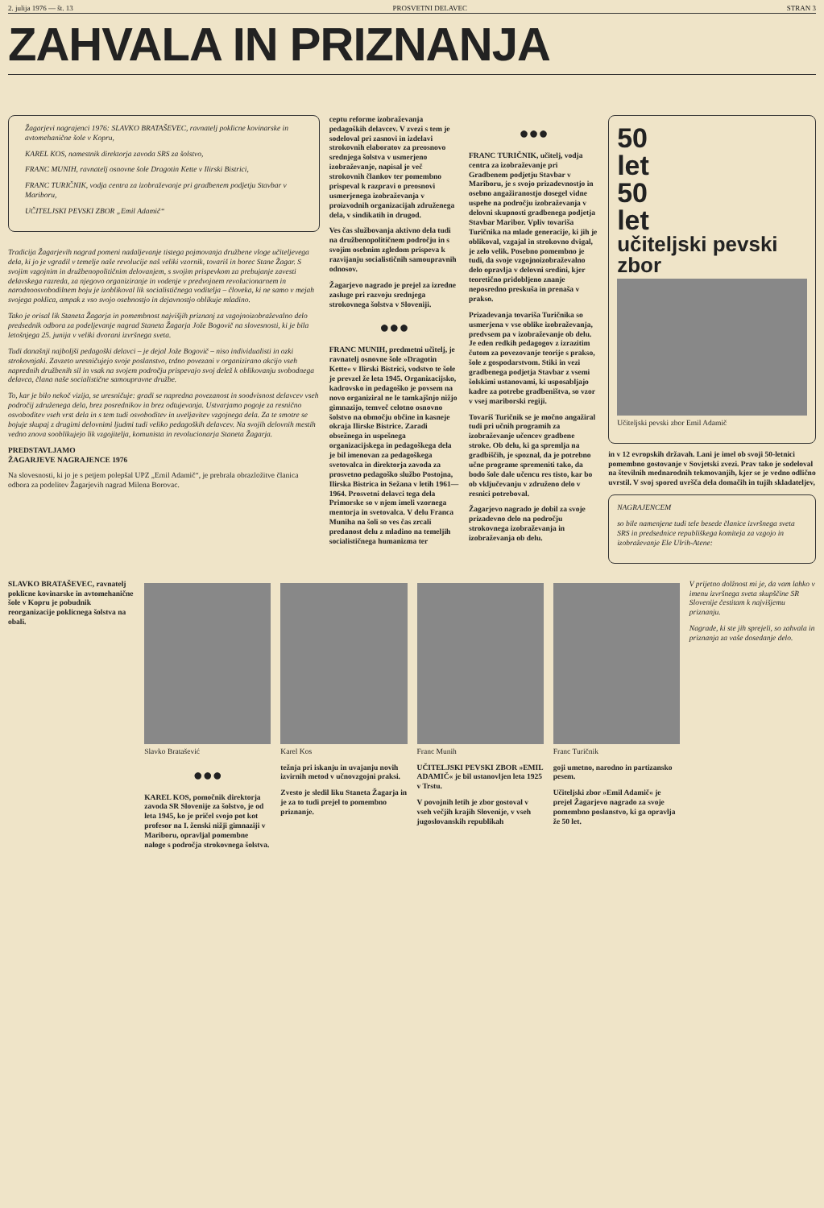2. julija 1976 — št. 13 PROSVETNI DELAVEC STRAN 3
ZAHVALA IN PRIZNANJA
Žagarjevi nagrajenci 1976: SLAVKO BRATAŠEVEC, ravnatelj poklicne kovinarske in avtomehanične šole v Kopru,
KAREL KOS, namestnik direktorja zavoda SRS za šolstvo,
FRANC MUNIH, ravnatelj osnovne šole Dragotin Kette v Ilirski Bistrici,
FRANC TURIČNIK, vodja centra za izobraževanje pri gradbenem podjetju Stavbar v Mariboru,
UČITELJSKI PEVSKI ZBOR „Emil Adamič“
Tradicija Žagarjevih nagrad pomeni nadaljevanje tistega pojmovanja družbene vloge učiteljevega dela, ki jo je vgradil v temelje naše revolucije naš veliki vzornik, tovariš in borec Stane Žagar. S svojim vzgojnim in družbenopolitičnim delovanjem, s svojim prispevkom za prebujanje zavesti delavskega razreda, za njegovo organiziranje in vodenje v predvojnem revolucionarnem in narodnoosvobodilnem boju je izoblikoval lik socialističnega voditelja – človeka, ki ne samo v mejah svojega poklica, ampak z vso svojo osebnostjo in dejavnostjo oblikuje mladino.
Tako je orisal lik Staneta Žagarja in pomembnost najvišjih priznanj za vzgojnoizobraževalno delo predsednik odbora za podeljevanje nagrad Staneta Žagarja Jože Bogovič na slovesnosti, ki je bila letošnjega 25. junija v veliki dvorani izvršnega sveta.
Tudi današnji najboljši pedagoški delavci – je dejal Jože Bogovič – niso individualisti in ozki strokovnjaki. Zavzeto uresničujejo svoje poslanstvo, trdno povezani v organizirano akcijo vseh naprednih družbenih sil in vsak na svojem področju prispevajo svoj delež k oblikovanju svobodnega delavca, člana naše socialistične samoupravne družbe.
To, kar je bilo nekoč vizija, se uresničuje: gradi se napredna povezanost in soodvisnost delavcev vseh področij združenega dela, brez posrednikov in brez odtujevanja. Ustvarjamo pogoje za resnično osvoboditev vseh vrst dela in s tem tudi osvoboditev in uveljavitev vzgojnega dela. Za te smotre se bojuje skupaj z drugimi delovnimi ljudmi tudi veliko pedagoških delavcev. Na svojih delovnih mestih vedno znova sooblikujejo lik vzgojitelja, komunista in revolucionarja Staneta Žagarja.
PREDSTAVLJAMO
ŽAGARJEVE NAGRAJENCE 1976
Na slovesnosti, ki jo je s petjem polepšal UPZ „Emil Adamič“, je prebrala obrazložitve članica odbora za podelitev Žagarjevih nagrad Milena Borovac.
ceptu reforme izobraževanja pedagoških delavcev. V zvezi s tem je sodeloval pri zasnovi in izdelavi strokovnih elaboratov za preosnovo srednjega šolstva v usmerjeno izobraževanje, napisal je več strokovnih člankov ter pomembno prispeval k razpravi o preosnovi usmerjenega izobraževanja v proizvodnih organizacijah združenega dela, v sindikatih in drugod.
Ves čas službovanja aktivno dela tudi na družbenopolitičnem področju in s svojim osebnim zgledom prispeva k razvijanju socialističnih samoupravnih odnosov.
Žagarjevo nagrado je prejel za izredne zasluge pri razvoju srednjega strokovnega šolstva v Sloveniji.
●●●
FRANC MUNIH, predmetni učitelj, je ravnatelj osnovne šole »Dragotin Kette« v Ilirski Bistrici, vodstvo te šole je prevzel že leta 1945. Organizacijsko, kadrovsko in pedagoško je povsem na novo organiziral ne le tamkajšnjo nižjo gimnazijo, temveč celotno osnovno šolstvo na območju občine in kasneje okraja Ilirske Bistrice. Zaradi obsežnega in uspešnega organizacijskega in pedagoškega dela je bil imenovan za pedagoškega svetovalca in direktorja zavoda za prosvetno pedagoško službo Postojna, Ilirska Bistrica in Sežana v letih 1961—1964. Prosvetni delavci tega dela Primorske so v njem imeli vzornega mentorja in svetovalca. V delu Franca Muniha na šoli so ves čas zrcali predanost delu z mladino na temeljih socialističnega humanizma ter
●●●
FRANC TURIČNIK, učitelj, vodja centra za izobraževanje pri Gradbenem podjetju Stavbar v Mariboru, je s svojo prizadevnostjo in osebno angažiranostjo dosegel vidne uspehe na področju izobraževanja v delovni skupnosti gradbenega podjetja Stavbar Maribor. Vpliv tovariša Turičnika na mlade generacije, ki jih je oblikoval, vzgajal in strokovno dvigal, je zelo velik. Posebno pomembno je tudi, da svoje vzgojnoizobraževalno delo opravlja v delovni sredini, kjer teoretično pridobljeno znanje neposredno preskuša in prenaša v prakso.
Prizadevanja tovariša Turičnika so usmerjena v vse oblike izobraževanja, predvsem pa v izobraževanje ob delu. Je eden redkih pedagogov z izrazitim čutom za povezovanje teorije s prakso, šole z gospodarstvom. Stiki in vezi gradbenega podjetja Stavbar z vsemi šolskimi ustanovami, ki usposabljajo kadre za potrebe gradbeništva, so vzor v vsej mariborski regiji.
Tovariš Turičnik se je močno angažiral tudi pri učnih programih za izobraževanje učencev gradbene stroke. Ob delu, ki ga spremlja na gradbiščih, je spoznal, da je potrebno učne programe spremeniti tako, da bodo šole dale učencu res tisto, kar bo ob vključevanju v združeno delo v resnici potreboval.
Žagarjevo nagrado je dobil za svoje prizadevno delo na področju strokovnega izobraževanja in izobraževanja ob delu.
50
let
50
let
učiteljski pevski zbor
Učiteljski pevski zbor Emil Adamič
in v 12 evropskih državah. Lani je imel ob svoji 50-letnici pomembno gostovanje v Sovjetski zvezi. Prav tako je sodeloval na številnih mednarodnih tekmovanjih, kjer se je vedno odlično uvrstil. V svoj spored uvršča dela domačih in tujih skladateljev,
NAGRAJENCEM
so bile namenjene tudi tele besede članice izvršnega sveta SRS in predsednice republiškega komiteja za vzgojo in izobraževanje Ele Ulrih-Atene:
SLAVKO BRATAŠEVEC, ravnatelj poklicne kovinarske in avtomehanične šole v Kopru je pobudnik reorganizacije poklicnega šolstva na obali.
Slavko Bratašević
●●●
KAREL KOS, pomočnik direktorja zavoda SR Slovenije za šolstvo, je od leta 1945, ko je pričel svojo pot kot profesor na I. ženski nižji gimnaziji v Mariboru, opravljal pomembne naloge s področja strokovnega šolstva.
Karel Kos
težnja pri iskanju in uvajanju novih izvirnih metod v učnovzgojni praksi.
Zvesto je sledil liku Staneta Žagarja in je za to tudi prejel to pomembno priznanje.
Franc Munih
UČITELJSKI PEVSKI ZBOR »EMIL ADAMIČ« je bil ustanovljen leta 1925 v Trstu.
V povojnih letih je zbor gostoval v vseh večjih krajih Slovenije, v vseh jugoslovanskih republikah
Franc Turičnik
goji umetno, narodno in partizansko pesem.
Učiteljski zbor »Emil Adamič« je prejel Žagarjevo nagrado za svoje pomembno poslanstvo, ki ga opravlja že 50 let.
V prijetno dolžnost mi je, da vam lahko v imenu izvršnega sveta skupščine SR Slovenije čestitam k najvišjemu priznanju.
Nagrade, ki ste jih sprejeli, so zahvala in priznanja za vaše dosedanje delo.